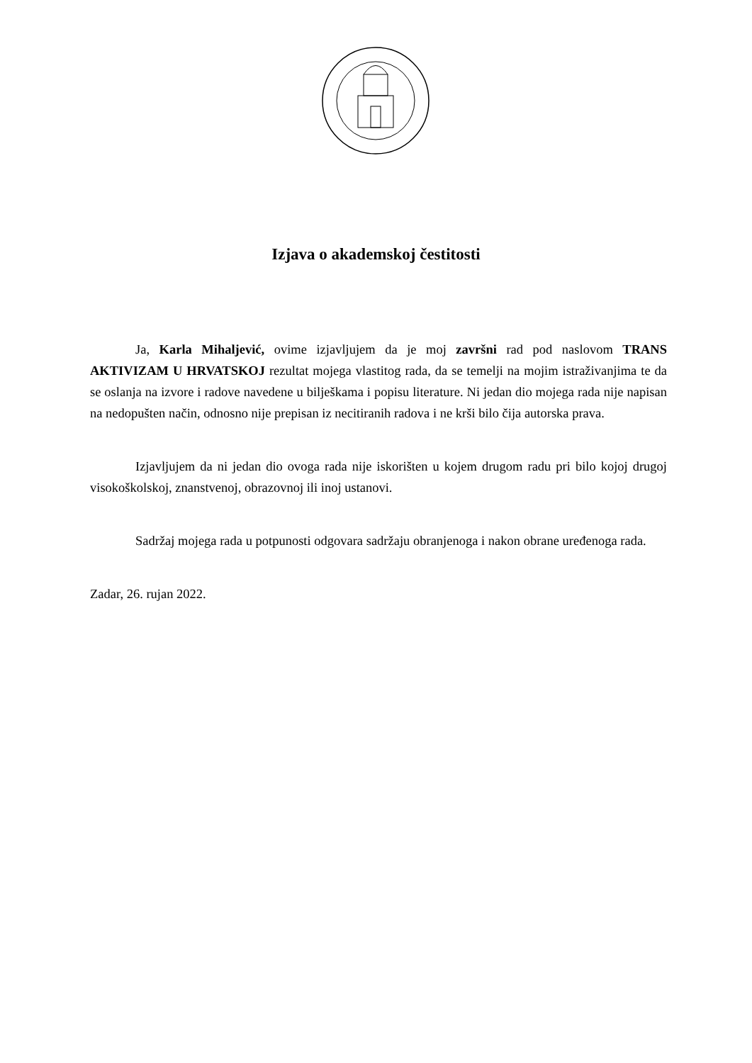Izjava o akademskoj čestitosti
Ja, Karla Mihaljević, ovime izjavljujem da je moj završni rad pod naslovom TRANS AKTIVIZAM U HRVATSKOJ rezultat mojega vlastitog rada, da se temelji na mojim istraživanjima te da se oslanja na izvore i radove navedene u bilješkama i popisu literature. Ni jedan dio mojega rada nije napisan na nedopušten način, odnosno nije prepisan iz necitiranih radova i ne krši bilo čija autorska prava.
Izjavljujem da ni jedan dio ovoga rada nije iskorišten u kojem drugom radu pri bilo kojoj drugoj visokoškolskoj, znanstvenoj, obrazovnoj ili inoj ustanovi.
Sadržaj mojega rada u potpunosti odgovara sadržaju obranjenoga i nakon obrane uređenoga rada.
Zadar, 26. rujan 2022.